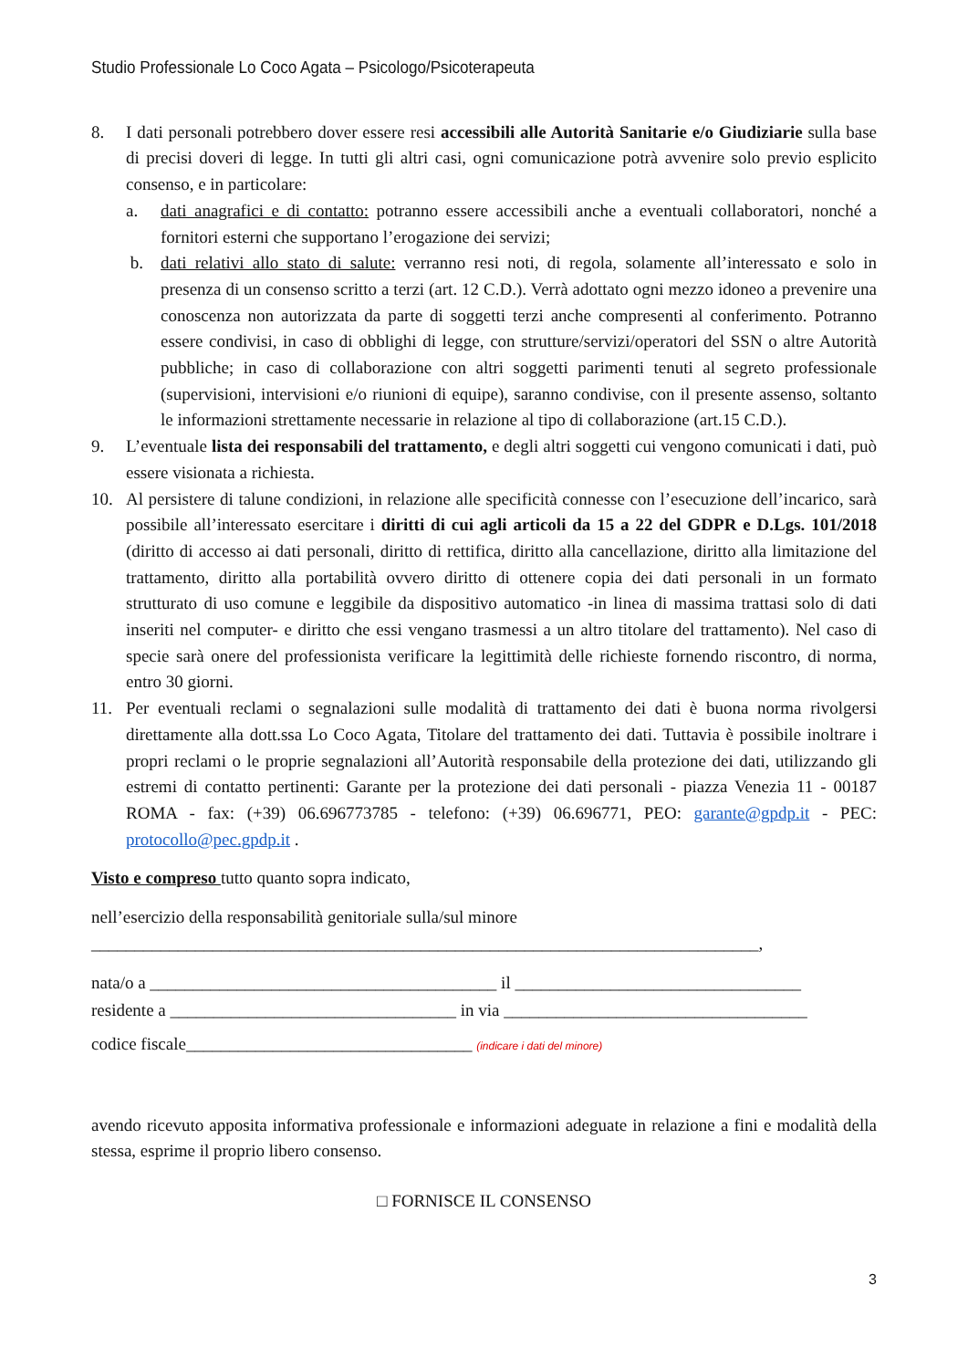Studio Professionale Lo Coco Agata – Psicologo/Psicoterapeuta
8. I dati personali potrebbero dover essere resi accessibili alle Autorità Sanitarie e/o Giudiziarie sulla base di precisi doveri di legge. In tutti gli altri casi, ogni comunicazione potrà avvenire solo previo esplicito consenso, e in particolare:
a. dati anagrafici e di contatto: potranno essere accessibili anche a eventuali collaboratori, nonché a fornitori esterni che supportano l’erogazione dei servizi;
b. dati relativi allo stato di salute: verranno resi noti, di regola, solamente all’interessato e solo in presenza di un consenso scritto a terzi (art. 12 C.D.). Verrà adottato ogni mezzo idoneo a prevenire una conoscenza non autorizzata da parte di soggetti terzi anche compresenti al conferimento. Potranno essere condivisi, in caso di obblighi di legge, con strutture/servizi/operatori del SSN o altre Autorità pubbliche; in caso di collaborazione con altri soggetti parimenti tenuti al segreto professionale (supervisioni, intervisioni e/o riunioni di equipe), saranno condivise, con il presente assenso, soltanto le informazioni strettamente necessarie in relazione al tipo di collaborazione (art.15 C.D.).
9. L’eventuale lista dei responsabili del trattamento, e degli altri soggetti cui vengono comunicati i dati, può essere visionata a richiesta.
10. Al persistere di talune condizioni, in relazione alle specificità connesse con l’esecuzione dell’incarico, sarà possibile all’interessato esercitare i diritti di cui agli articoli da 15 a 22 del GDPR e D.Lgs. 101/2018 (diritto di accesso ai dati personali, diritto di rettifica, diritto alla cancellazione, diritto alla limitazione del trattamento, diritto alla portabilità ovvero diritto di ottenere copia dei dati personali in un formato strutturato di uso comune e leggibile da dispositivo automatico -in linea di massima trattasi solo di dati inseriti nel computer- e diritto che essi vengano trasmessi a un altro titolare del trattamento). Nel caso di specie sarà onere del professionista verificare la legittimità delle richieste fornendo riscontro, di norma, entro 30 giorni.
11. Per eventuali reclami o segnalazioni sulle modalità di trattamento dei dati è buona norma rivolgersi direttamente alla dott.ssa Lo Coco Agata, Titolare del trattamento dei dati. Tuttavia è possibile inoltrare i propri reclami o le proprie segnalazioni all’Autorità responsabile della protezione dei dati, utilizzando gli estremi di contatto pertinenti: Garante per la protezione dei dati personali - piazza Venezia 11 - 00187 ROMA - fax: (+39) 06.696773785 - telefono: (+39) 06.696771, PEO: garante@gpdp.it - PEC: protocollo@pec.gpdp.it .
Visto e compreso tutto quanto sopra indicato,
nell’esercizio della responsabilità genitoriale sulla/sul minore
_____________________________________________________________________________,
nata/o a ________________________________________ il _________________________________
residente a _________________________________ in via ___________________________________
codice fiscale_________________________________ (indicare i dati del minore)
avendo ricevuto apposita informativa professionale e informazioni adeguate in relazione a fini e modalità della stessa, esprime il proprio libero consenso.
□ FORNISCE IL CONSENSO
3